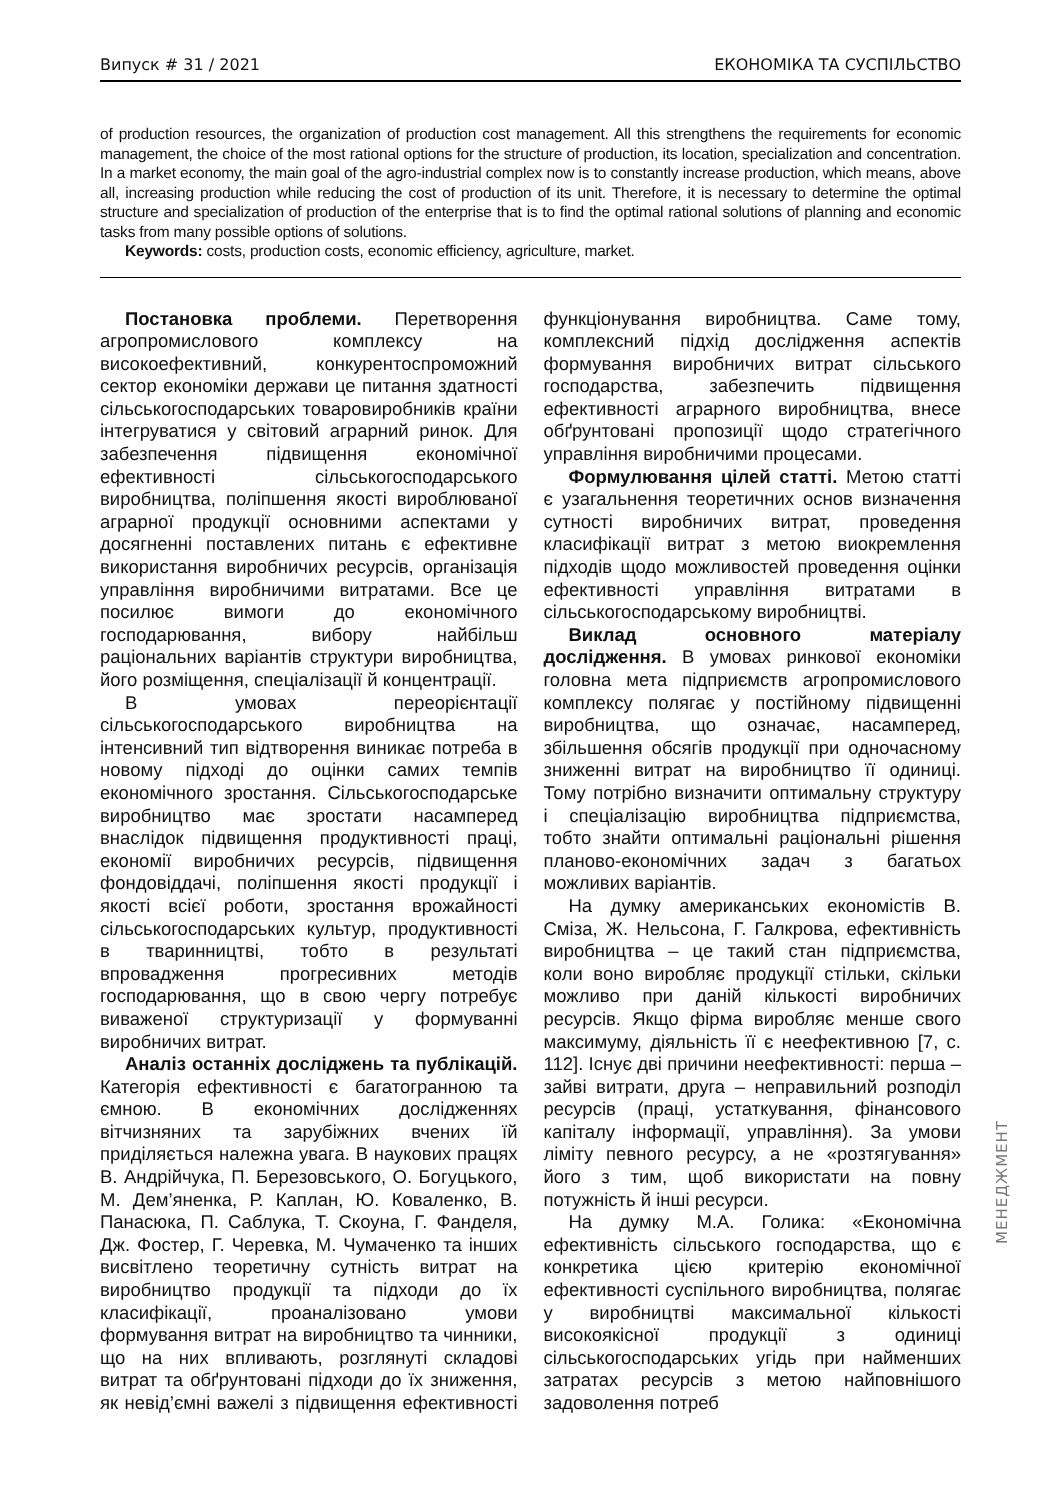Випуск # 31 / 2021 ЕКОНОМІКА ТА СУСПІЛЬСТВО
of production resources, the organization of production cost management. All this strengthens the requirements for economic management, the choice of the most rational options for the structure of production, its location, specialization and concentration. In a market economy, the main goal of the agro-industrial complex now is to constantly increase production, which means, above all, increasing production while reducing the cost of production of its unit. Therefore, it is necessary to determine the optimal structure and specialization of production of the enterprise that is to find the optimal rational solutions of planning and economic tasks from many possible options of solutions.
Keywords: costs, production costs, economic efficiency, agriculture, market.
Постановка проблеми. Перетворення агропромислового комплексу на високоефективний, конкурентоспроможний сектор економіки держави це питання здатності сільськогосподарських товаровиробників країни інтегруватися у світовий аграрний ринок. Для забезпечення підвищення економічної ефективності сільськогосподарського виробництва, поліпшення якості вироблюваної аграрної продукції основними аспектами у досягненні поставлених питань є ефективне використання виробничих ресурсів, організація управління виробничими витратами. Все це посилює вимоги до економічного господарювання, вибору найбільш раціональних варіантів структури виробництва, його розміщення, спеціалізації й концентрації.
В умовах переорієнтації сільськогосподарського виробництва на інтенсивний тип відтворення виникає потреба в новому підході до оцінки самих темпів економічного зростання. Сільськогосподарське виробництво має зростати насамперед внаслідок підвищення продуктивності праці, економії виробничих ресурсів, підвищення фондовіддачі, поліпшення якості продукції і якості всієї роботи, зростання врожайності сільськогосподарських культур, продуктивності в тваринництві, тобто в результаті впровадження прогресивних методів господарювання, що в свою чергу потребує виваженої структуризації у формуванні виробничих витрат.
Аналіз останніх досліджень та публікацій. Категорія ефективності є багатогранною та ємною. В економічних дослідженнях вітчизняних та зарубіжних вчених їй приділяється належна увага. В наукових працях В. Андрійчука, П. Березовського, О. Богуцького, М. Дем’яненка, Р. Каплан, Ю. Коваленко, В. Панасюка, П. Саблука, Т. Скоуна, Г. Фанделя, Дж. Фостер, Г. Черевка, М. Чумаченко та інших висвітлено теоретичну сутність витрат на виробництво продукції та підходи до їх класифікації, проаналізовано умови формування витрат на виробництво та чинники, що на них впливають, розглянуті складові витрат та обґрунтовані підходи до їх зниження, як невід’ємні важелі з підвищення ефективності функціонування виробництва. Саме тому, комплексний підхід дослідження аспектів формування виробничих витрат сільського господарства, забезпечить підвищення ефективності аграрного виробництва, внесе обґрунтовані пропозиції щодо стратегічного управління виробничими процесами.
Формулювання цілей статті. Метою статті є узагальнення теоретичних основ визначення сутності виробничих витрат, проведення класифікації витрат з метою виокремлення підходів щодо можливостей проведення оцінки ефективності управління витратами в сільськогосподарському виробництві.
Виклад основного матеріалу дослідження. В умовах ринкової економіки головна мета підприємств агропромислового комплексу полягає у постійному підвищенні виробництва, що означає, насамперед, збільшення обсягів продукції при одночасному зниженні витрат на виробництво її одиниці. Тому потрібно визначити оптимальну структуру і спеціалізацію виробництва підприємства, тобто знайти оптимальні раціональні рішення планово-економічних задач з багатьох можливих варіантів.
На думку американських економістів В. Сміза, Ж. Нельсона, Г. Галкрова, ефективність виробництва – це такий стан підприємства, коли воно виробляє продукції стільки, скільки можливо при даній кількості виробничих ресурсів. Якщо фірма виробляє менше свого максимуму, діяльність її є неефективною [7, с. 112]. Існує дві причини неефективності: перша – зайві витрати, друга – неправильний розподіл ресурсів (праці, устаткування, фінансового капіталу інформації, управління). За умови ліміту певного ресурсу, а не «розтягування» його з тим, щоб використати на повну потужність й інші ресурси.
На думку М.А. Голика: «Економічна ефективність сільського господарства, що є конкретика цією критерію економічної ефективності суспільного виробництва, полягає у виробництві максимальної кількості високоякісної продукції з одиниці сільськогосподарських угідь при найменших затратах ресурсів з метою найповнішого задоволення потреб
МЕНЕДЖМЕНТ